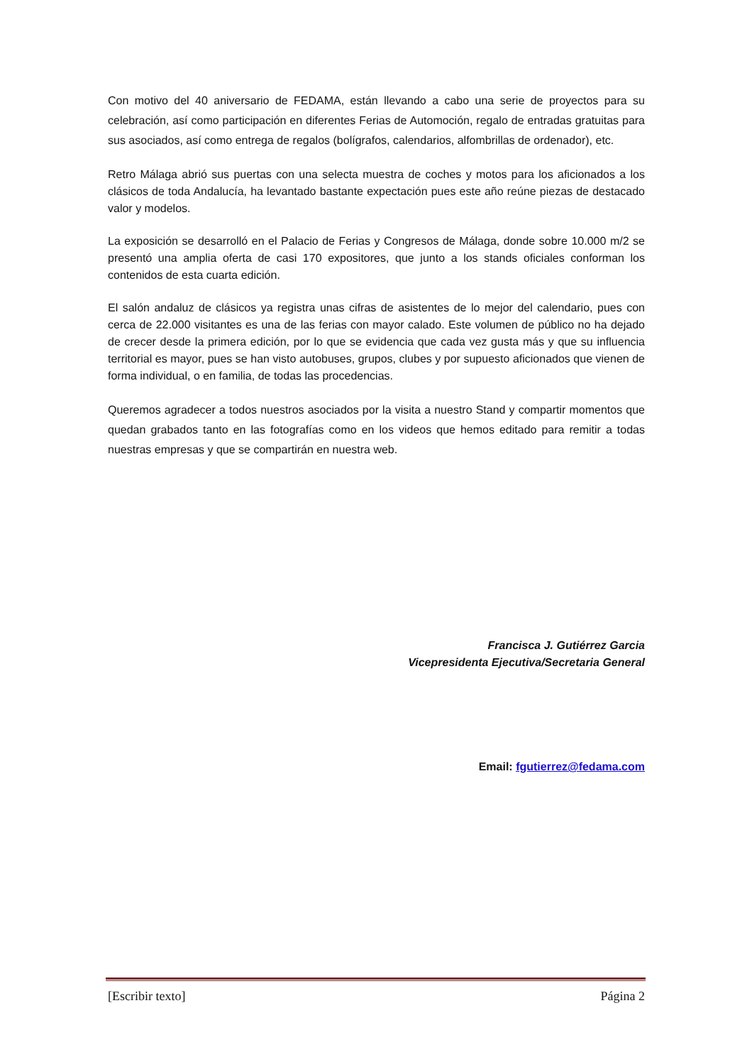Con motivo del 40 aniversario de FEDAMA, están llevando a cabo una serie de proyectos para su celebración, así como participación en diferentes Ferias de Automoción, regalo de entradas gratuitas para sus asociados, así como entrega de regalos (bolígrafos, calendarios, alfombrillas de ordenador), etc.
Retro Málaga abrió sus puertas con una selecta muestra de coches y motos para los aficionados a los clásicos de toda Andalucía, ha levantado bastante expectación pues este año reúne piezas de destacado valor y modelos.
La exposición se desarrolló en el Palacio de Ferias y Congresos de Málaga, donde sobre 10.000 m/2 se presentó una amplia oferta de casi 170 expositores, que junto a los stands oficiales conforman los contenidos de esta cuarta edición.
El salón andaluz de clásicos ya registra unas cifras de asistentes de lo mejor del calendario, pues con cerca de 22.000 visitantes es una de las ferias con mayor calado. Este volumen de público no ha dejado de crecer desde la primera edición, por lo que se evidencia que cada vez gusta más y que su influencia territorial es mayor, pues se han visto autobuses, grupos, clubes y por supuesto aficionados que vienen de forma individual, o en familia, de todas las procedencias.
Queremos agradecer a todos nuestros asociados por la visita a nuestro Stand y compartir momentos que quedan grabados tanto en las fotografías como en los videos que hemos editado para remitir a todas nuestras empresas y que se compartirán en nuestra web.
Francisca J. Gutiérrez Garcia
Vicepresidenta Ejecutiva/Secretaria General
Email: fgutierrez@fedama.com
[Escribir texto] Página 2